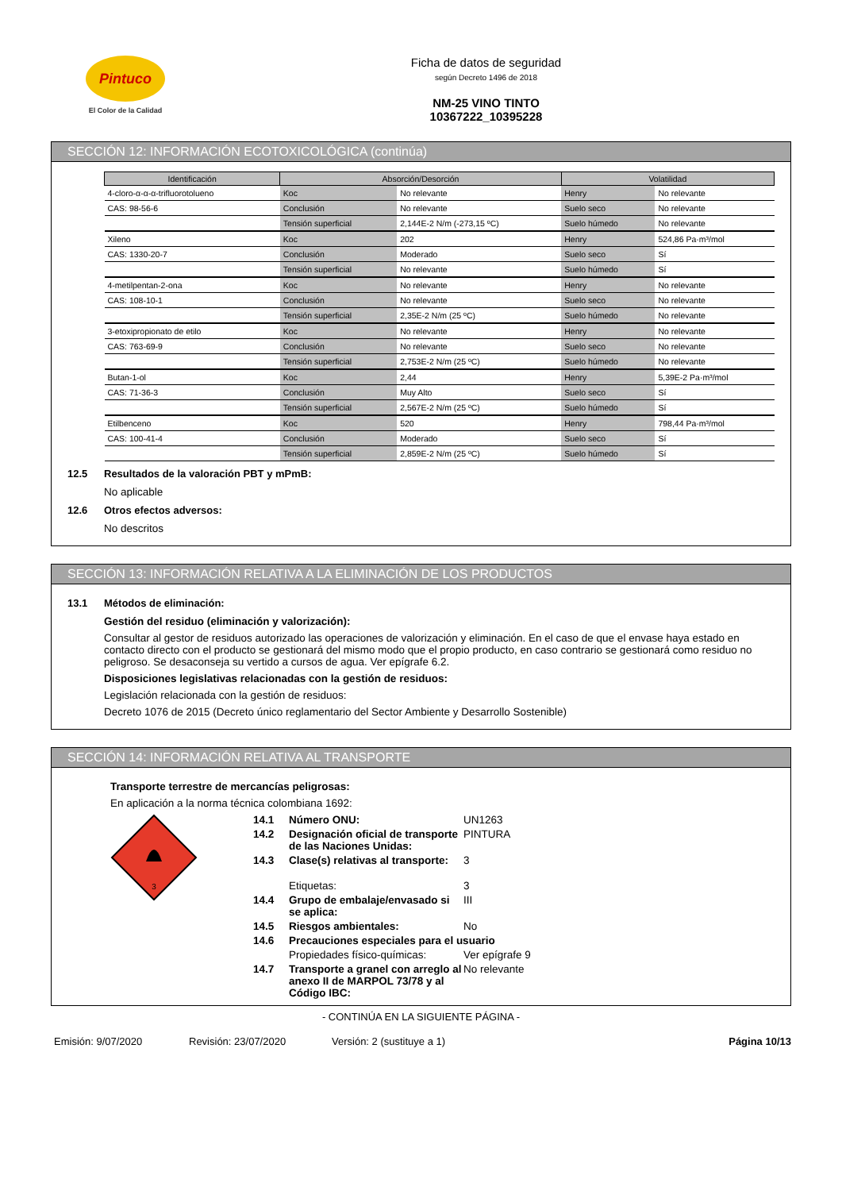Pintuco
El Color de la Calidad
Ficha de datos de seguridad
según Decreto 1496 de 2018
NM-25 VINO TINTO
10367222_10395228
SECCIÓN 12: INFORMACIÓN ECOTOXICOLÓGICA (continúa)
| Identificación | Absorción/Desorción | | Volatilidad | |
| --- | --- | --- | --- | --- |
| 4-cloro-α-α-α-trifluorotolueno | Koc | No relevante | Henry | No relevante |
| CAS: 98-56-6 | Conclusión | No relevante | Suelo seco | No relevante |
| | Tensión superficial | 2,144E-2 N/m (-273,15 ºC) | Suelo húmedo | No relevante |
| Xileno | Koc | 202 | Henry | 524,86 Pa·m³/mol |
| CAS: 1330-20-7 | Conclusión | Moderado | Suelo seco | Sí |
| | Tensión superficial | No relevante | Suelo húmedo | Sí |
| 4-metilpentan-2-ona | Koc | No relevante | Henry | No relevante |
| CAS: 108-10-1 | Conclusión | No relevante | Suelo seco | No relevante |
| | Tensión superficial | 2,35E-2 N/m (25 ºC) | Suelo húmedo | No relevante |
| 3-etoxipropionato de etilo | Koc | No relevante | Henry | No relevante |
| CAS: 763-69-9 | Conclusión | No relevante | Suelo seco | No relevante |
| | Tensión superficial | 2,753E-2 N/m (25 ºC) | Suelo húmedo | No relevante |
| Butan-1-ol | Koc | 2,44 | Henry | 5,39E-2 Pa·m³/mol |
| CAS: 71-36-3 | Conclusión | Muy Alto | Suelo seco | Sí |
| | Tensión superficial | 2,567E-2 N/m (25 ºC) | Suelo húmedo | Sí |
| Etilbenceno | Koc | 520 | Henry | 798,44 Pa·m³/mol |
| CAS: 100-41-4 | Conclusión | Moderado | Suelo seco | Sí |
| | Tensión superficial | 2,859E-2 N/m (25 ºC) | Suelo húmedo | Sí |
12.5 Resultados de la valoración PBT y mPmB:
No aplicable
12.6 Otros efectos adversos:
No descritos
SECCIÓN 13: INFORMACIÓN RELATIVA A LA ELIMINACIÓN DE LOS PRODUCTOS
13.1 Métodos de eliminación:
Gestión del residuo (eliminación y valorización):
Consultar al gestor de residuos autorizado las operaciones de valorización y eliminación. En el caso de que el envase haya estado en contacto directo con el producto se gestionará del mismo modo que el propio producto, en caso contrario se gestionará como residuo no peligroso. Se desaconseja su vertido a cursos de agua. Ver epígrafe 6.2.
Disposiciones legislativas relacionadas con la gestión de residuos:
Legislación relacionada con la gestión de residuos:
Decreto 1076 de 2015 (Decreto único reglamentario del Sector Ambiente y Desarrollo Sostenible)
SECCIÓN 14: INFORMACIÓN RELATIVA AL TRANSPORTE
Transporte terrestre de mercancías peligrosas:
En aplicación a la norma técnica colombiana 1692:
3
14.1 Número ONU: UN1263 14.2 Designación oficial de transporte de las Naciones Unidas: PINTURA 14.3 Clase(s) relativas al transporte: 3 Etiquetas: 3 14.4 Grupo de embalaje/envasado si se aplica: III 14.5 Riesgos ambientales: No 14.6 Precauciones especiales para el usuario Propiedades físico-químicas: Ver epígrafe 9 14.7 Transporte a granel con arreglo al anexo II de MARPOL 73/78 y al Código IBC: No relevante
- CONTINÚA EN LA SIGUIENTE PÁGINA -
Emisión: 9/07/2020 Revisión: 23/07/2020 Versión: 2 (sustituye a 1) Página 10/13